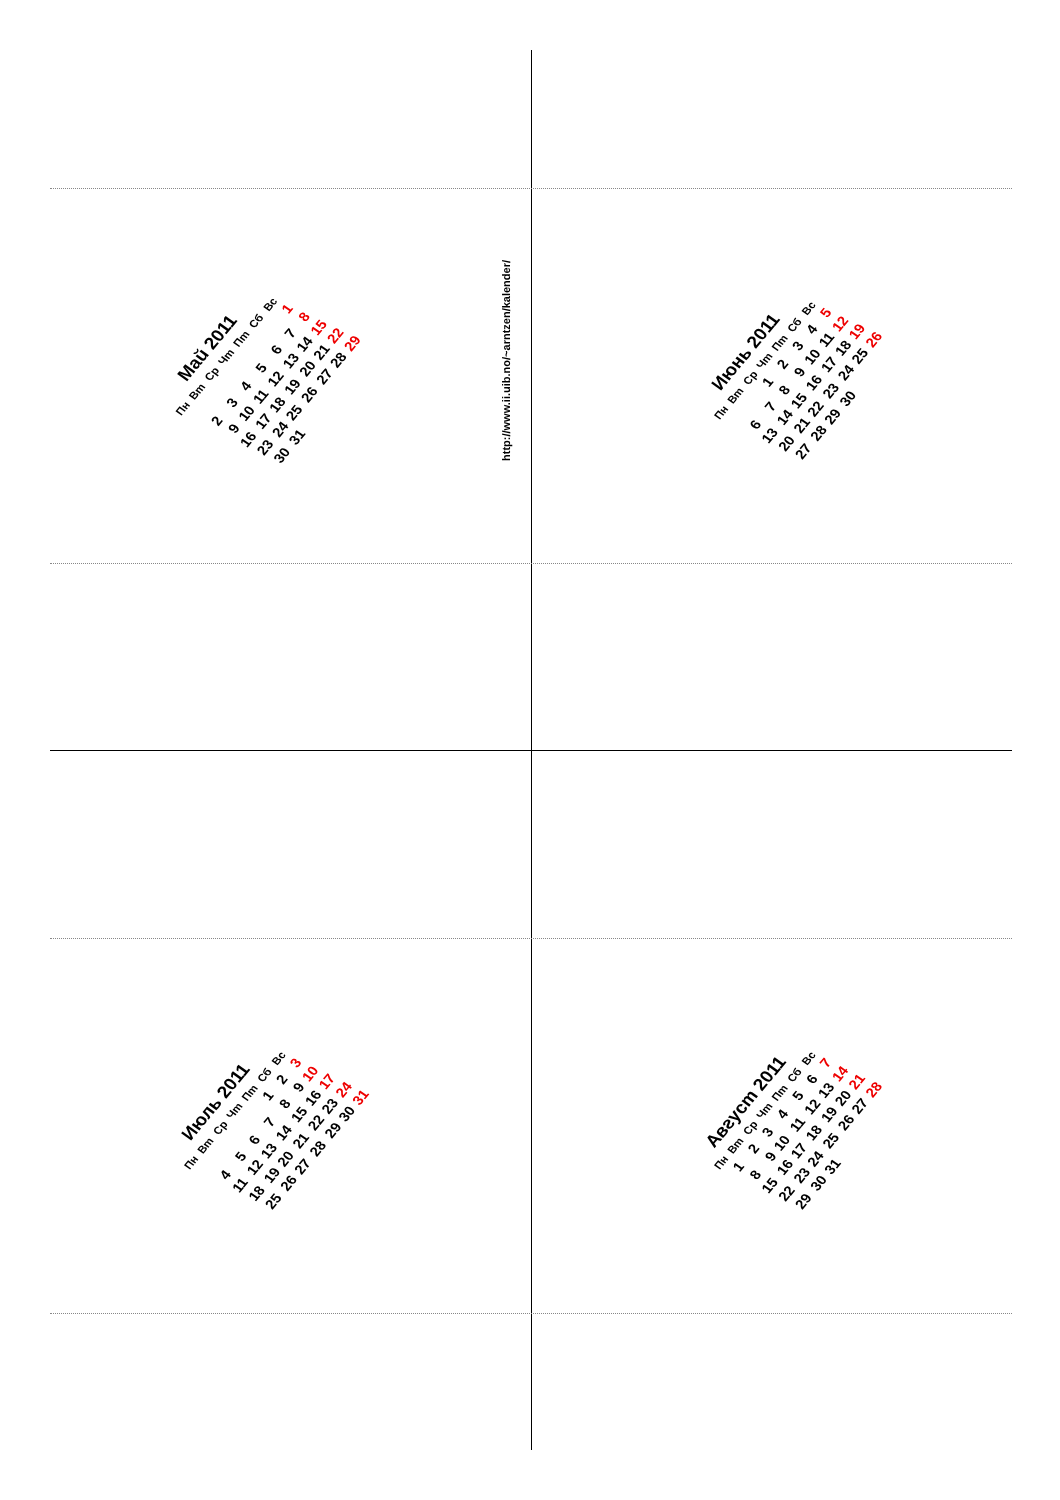Май 2011
| Пн | Вт | Ср | Чт | Пт | Сб | Вс |
| --- | --- | --- | --- | --- | --- | --- |
| | | | | | | 1 |
| 2 | 3 | 4 | 5 | 6 | 7 | 8 |
| 9 | 10 | 11 | 12 | 13 | 14 | 15 |
| 16 | 17 | 18 | 19 | 20 | 21 | 22 |
| 23 | 24 | 25 | 26 | 27 | 28 | 29 |
| 30 | 31 | | | | | |
Июнь 2011
| Пн | Вт | Ср | Чт | Пт | Сб | Вс |
| --- | --- | --- | --- | --- | --- | --- |
| | | 1 | 2 | 3 | 4 | 5 |
| 6 | 7 | 8 | 9 | 10 | 11 | 12 |
| 13 | 14 | 15 | 16 | 17 | 18 | 19 |
| 20 | 21 | 22 | 23 | 24 | 25 | 26 |
| 27 | 28 | 29 | 30 | | | |
Июль 2011
| Пн | Вт | Ср | Чт | Пт | Сб | Вс |
| --- | --- | --- | --- | --- | --- | --- |
| | | | | 1 | 2 | 3 |
| 4 | 5 | 6 | 7 | 8 | 9 | 10 |
| 11 | 12 | 13 | 14 | 15 | 16 | 17 |
| 18 | 19 | 20 | 21 | 22 | 23 | 24 |
| 25 | 26 | 27 | 28 | 29 | 30 | 31 |
Август 2011
| Пн | Вт | Ср | Чт | Пт | Сб | Вс |
| --- | --- | --- | --- | --- | --- | --- |
| 1 | 2 | 3 | 4 | 5 | 6 | 7 |
| 8 | 9 | 10 | 11 | 12 | 13 | 14 |
| 15 | 16 | 17 | 18 | 19 | 20 | 21 |
| 22 | 23 | 24 | 25 | 26 | 27 | 28 |
| 29 | 30 | 31 | | | | |
http://www.ii.uib.no/~arntzen/kalender/